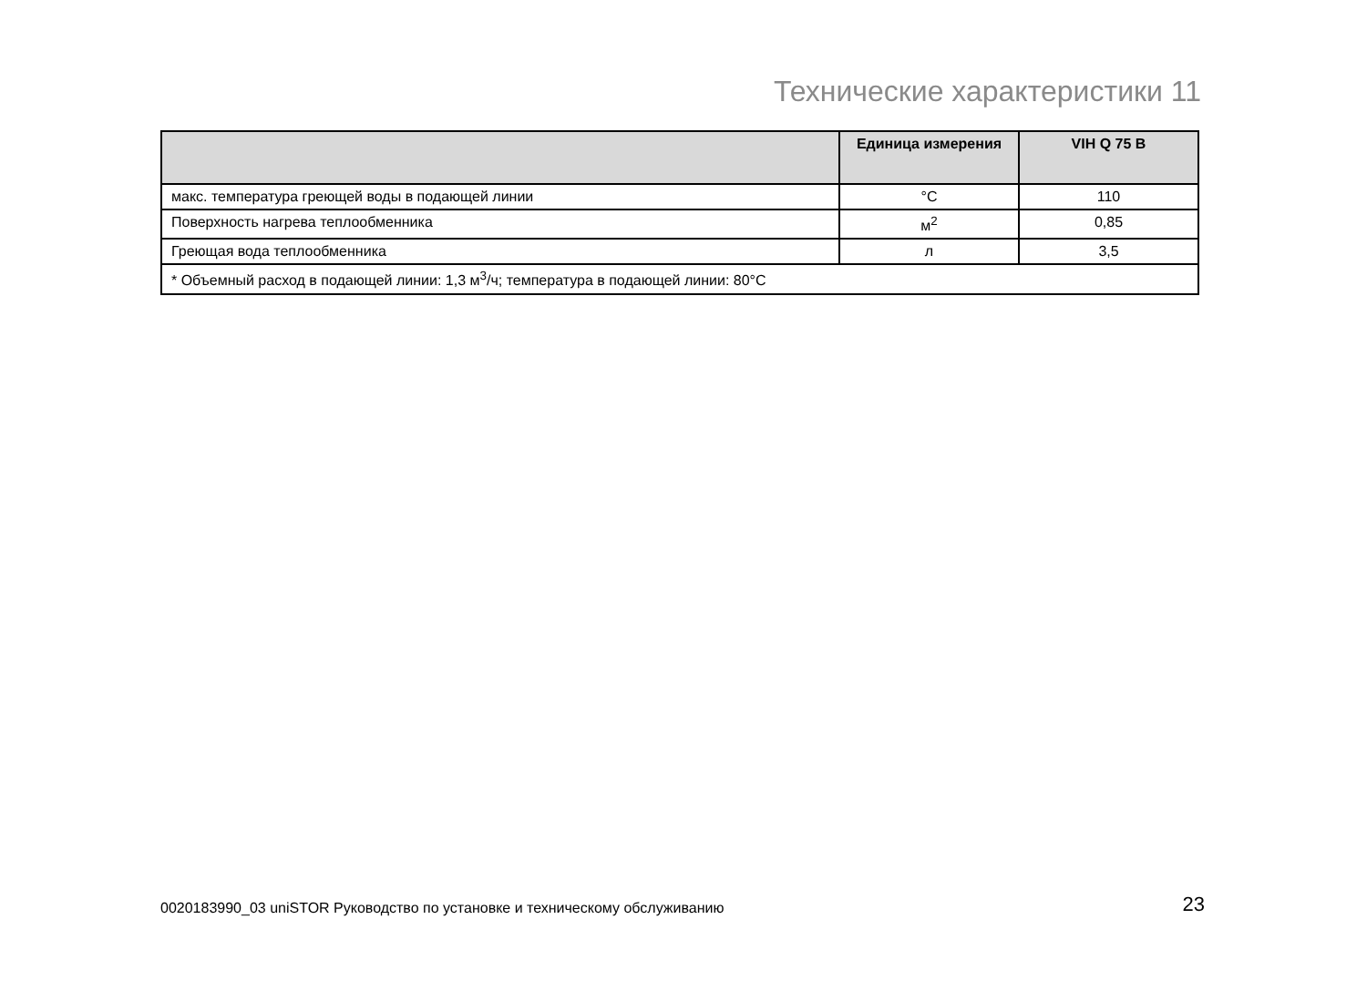Технические характеристики 11
| | Единица измерения | VIH Q 75 B |
| --- | --- | --- |
| макс. температура греющей воды в подающей линии | °C | 110 |
| Поверхность нагрева теплообменника | м<sup>2</sup> | 0,85 |
| Греющая вода теплообменника | л | 3,5 |
| * Объемный расход в подающей линии: 1,3 м<sup>3</sup>/ч; температура в подающей линии: 80°C | | |
0020183990_03 uniSTOR Руководство по установке и техническому обслуживанию 23